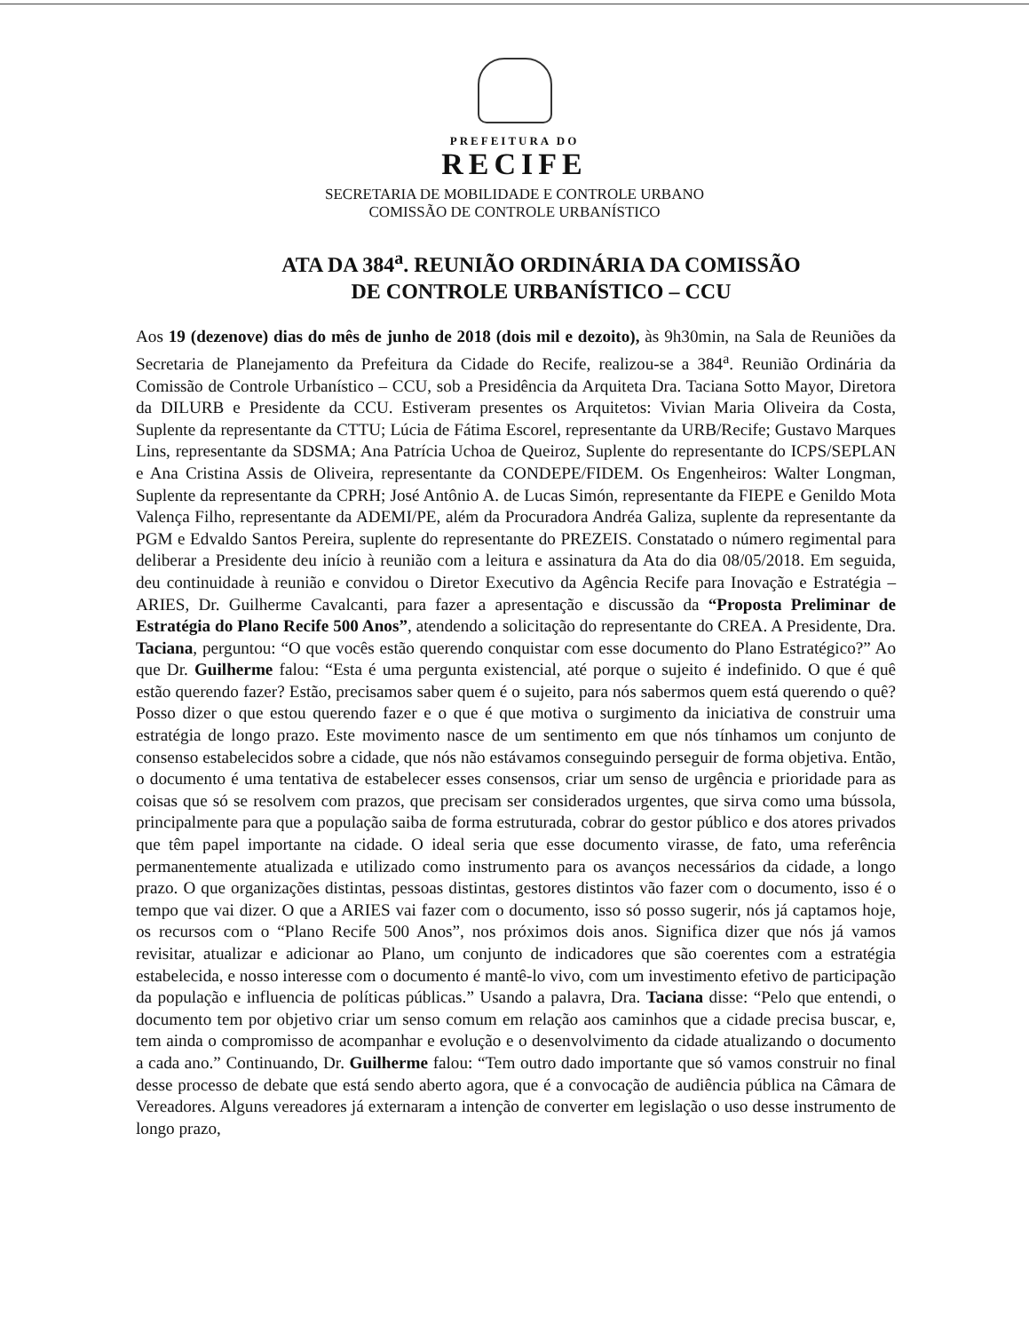PREFEITURA DO
RECIFE
SECRETARIA DE MOBILIDADE E CONTROLE URBANO
COMISSÃO DE CONTROLE URBANÍSTICO
ATA DA 384<sup>a</sup>. REUNIÃO ORDINÁRIA DA COMISSÃO
DE CONTROLE URBANÍSTICO – CCU
Aos 19 (dezenove) dias do mês de junho de 2018 (dois mil e dezoito), às 9h30min, na Sala de Reuniões da Secretaria de Planejamento da Prefeitura da Cidade do Recife, realizou-se a 384<sup>a</sup>. Reunião Ordinária da Comissão de Controle Urbanístico – CCU, sob a Presidência da Arquiteta Dra. Taciana Sotto Mayor, Diretora da DILURB e Presidente da CCU. Estiveram presentes os Arquitetos: Vivian Maria Oliveira da Costa, Suplente da representante da CTTU; Lúcia de Fátima Escorel, representante da URB/Recife; Gustavo Marques Lins, representante da SDSMA; Ana Patrícia Uchoa de Queiroz, Suplente do representante do ICPS/SEPLAN e Ana Cristina Assis de Oliveira, representante da CONDEPE/FIDEM. Os Engenheiros: Walter Longman, Suplente da representante da CPRH; José Antônio A. de Lucas Simón, representante da FIEPE e Genildo Mota Valença Filho, representante da ADEMI/PE, além da Procuradora Andréa Galiza, suplente da representante da PGM e Edvaldo Santos Pereira, suplente do representante do PREZEIS. Constatado o número regimental para deliberar a Presidente deu início à reunião com a leitura e assinatura da Ata do dia 08/05/2018. Em seguida, deu continuidade à reunião e convidou o Diretor Executivo da Agência Recife para Inovação e Estratégia – ARIES, Dr. Guilherme Cavalcanti, para fazer a apresentação e discussão da “Proposta Preliminar de Estratégia do Plano Recife 500 Anos”, atendendo a solicitação do representante do CREA. A Presidente, Dra. Taciana, perguntou: “O que vocês estão querendo conquistar com esse documento do Plano Estratégico?” Ao que Dr. Guilherme falou: “Esta é uma pergunta existencial, até porque o sujeito é indefinido. O que é quê estão querendo fazer? Estão, precisamos saber quem é o sujeito, para nós sabermos quem está querendo o quê? Posso dizer o que estou querendo fazer e o que é que motiva o surgimento da iniciativa de construir uma estratégia de longo prazo. Este movimento nasce de um sentimento em que nós tínhamos um conjunto de consenso estabelecidos sobre a cidade, que nós não estávamos conseguindo perseguir de forma objetiva. Então, o documento é uma tentativa de estabelecer esses consensos, criar um senso de urgência e prioridade para as coisas que só se resolvem com prazos, que precisam ser considerados urgentes, que sirva como uma bússola, principalmente para que a população saiba de forma estruturada, cobrar do gestor público e dos atores privados que têm papel importante na cidade. O ideal seria que esse documento virasse, de fato, uma referência permanentemente atualizada e utilizado como instrumento para os avanços necessários da cidade, a longo prazo. O que organizações distintas, pessoas distintas, gestores distintos vão fazer com o documento, isso é o tempo que vai dizer. O que a ARIES vai fazer com o documento, isso só posso sugerir, nós já captamos hoje, os recursos com o “Plano Recife 500 Anos”, nos próximos dois anos. Significa dizer que nós já vamos revisitar, atualizar e adicionar ao Plano, um conjunto de indicadores que são coerentes com a estratégia estabelecida, e nosso interesse com o documento é mantê-lo vivo, com um investimento efetivo de participação da população e influencia de políticas públicas.” Usando a palavra, Dra. Taciana disse: “Pelo que entendi, o documento tem por objetivo criar um senso comum em relação aos caminhos que a cidade precisa buscar, e, tem ainda o compromisso de acompanhar e evolução e o desenvolvimento da cidade atualizando o documento a cada ano.” Continuando, Dr. Guilherme falou: “Tem outro dado importante que só vamos construir no final desse processo de debate que está sendo aberto agora, que é a convocação de audiência pública na Câmara de Vereadores. Alguns vereadores já externaram a intenção de converter em legislação o uso desse instrumento de longo prazo,